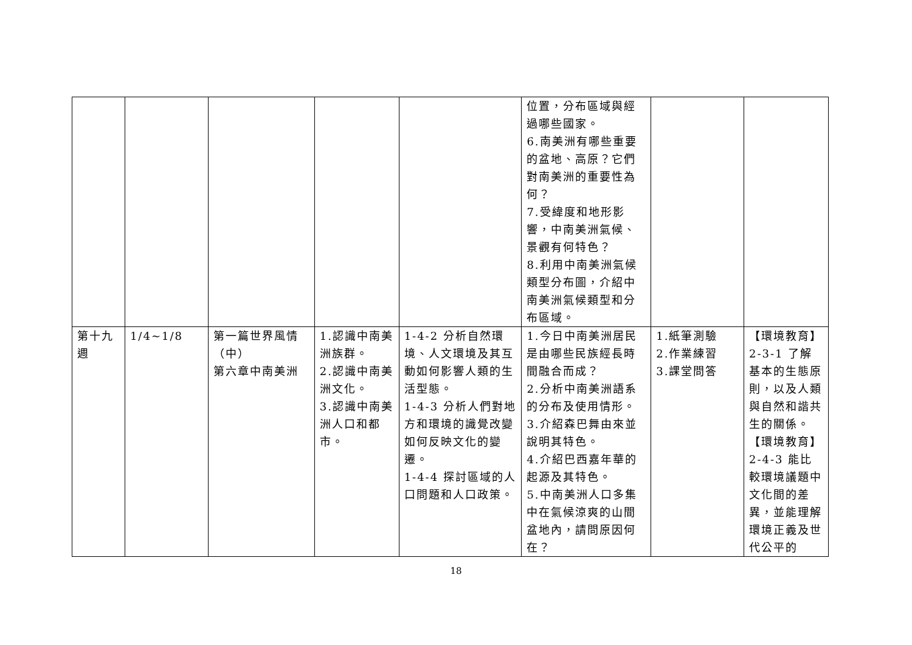| | | | | | 位置，分布區域與經過哪些國家。 6.南美洲有哪些重要的盆地、高原？它們對南美洲的重要性為何？ 7.受緯度和地形影響，中南美洲氣候、景觀有何特色？ 8.利用中南美洲氣候類型分布圖，介紹中南美洲氣候類型和分布區域。 | | |
| 第十九週 | 1/4~1/8 | 第一篇世界風情（中） 第六章中南美洲 | 1.認識中南美洲族群。 2.認識中南美洲文化。 3.認識中南美洲人口和都市。 | 1-4-2 分析自然環境、人文環境及其互動如何影響人類的生活型態。 1-4-3 分析人們對地方和環境的識覺改變如何反映文化的變遷。 1-4-4 探討區域的人口問題和人口政策。 | 1.今日中南美洲居民是由哪些民族經長時間融合而成？ 2.分析中南美洲語系的分布及使用情形。 3.介紹森巴舞由來並說明其特色。 4.介紹巴西嘉年華的起源及其特色。 5.中南美洲人口多集中在氣候涼爽的山間盆地內，請問原因何在？ | 1.紙筆測驗 2.作業練習 3.課堂問答 | 【環境教育】 2-3-1 了解基本的生態原則，以及人類與自然和諧共生的關係。 【環境教育】 2-4-3 能比較環境議題中文化間的差異，並能理解環境正義及世代公平的 |
18